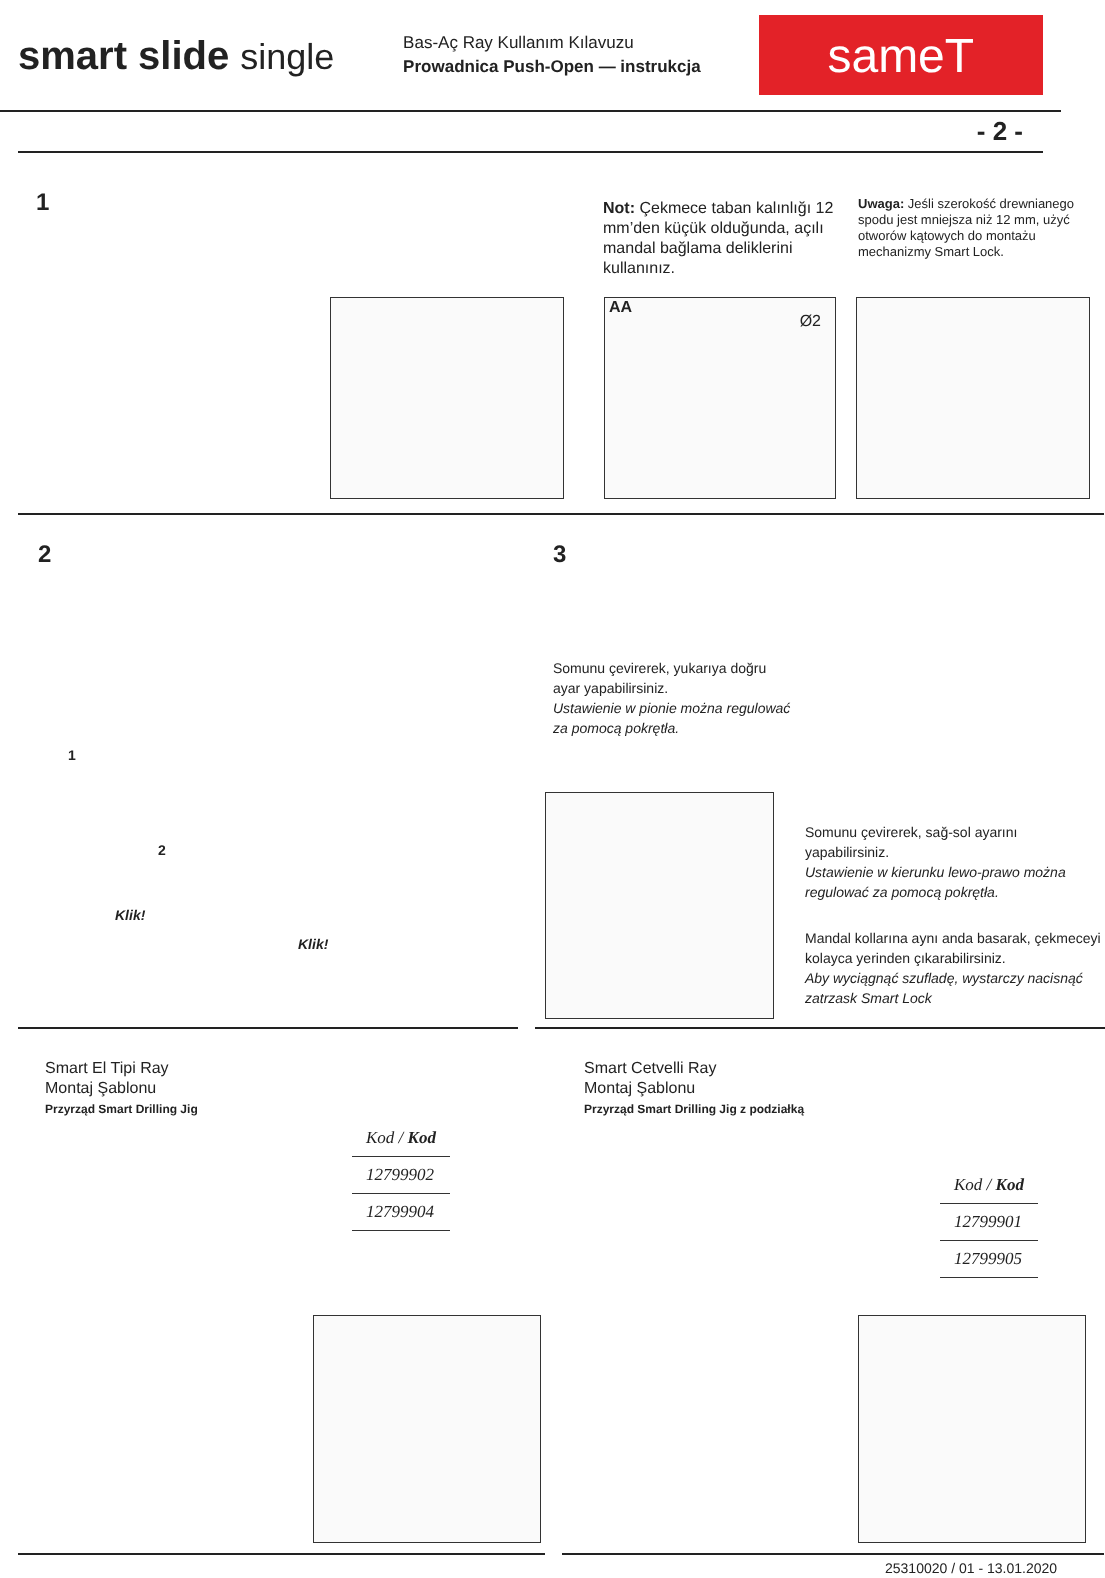smart slide single
Bas-Aç Ray Kullanım Kılavuzu
Prowadnica Push-Open — instrukcja
sameT
- 2 -
1
Not: Çekmece taban kalınlığı 12 mm’den küçük olduğunda, açılı mandal bağlama deliklerini kullanınız.
Uwaga: Jeśli szerokość drewnianego spodu jest mniejsza niż 12 mm, użyć otworów kątowych do montażu mechanizmy Smart Lock.
AA Ø2
2
1
2
Klik!
Klik!
3
Somunu çevirerek, yukarıya doğru ayar yapabilirsiniz.
Ustawienie w pionie można regulować za pomocą pokrętła.
Somunu çevirerek, sağ-sol ayarını yapabilirsiniz.
Ustawienie w kierunku lewo-prawo można regulować za pomocą pokrętła.
Mandal kollarına aynı anda basarak, çekmeceyi kolayca yerinden çıkarabilirsiniz.
Aby wyciągnąć szufladę, wystarczy nacisnąć zatrzask Smart Lock
Smart El Tipi Ray
Montaj Şablonu
Przyrząd Smart Drilling Jig
| Kod / Kod |
| --- |
| 12799902 |
| 12799904 |
Smart Cetvelli Ray
Montaj Şablonu
Przyrząd Smart Drilling Jig z podziałką
| Kod / Kod |
| --- |
| 12799901 |
| 12799905 |
25310020 / 01 - 13.01.2020